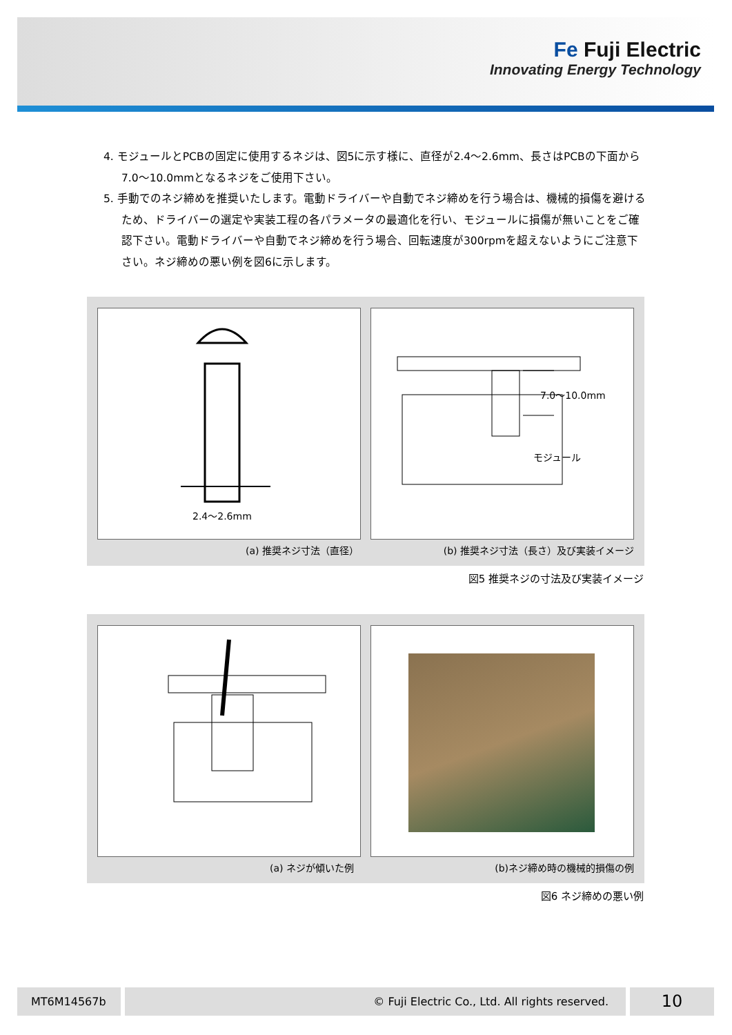Fe Fuji Electric
Innovating Energy Technology
4. モジュールとPCBの固定に使用するネジは、図5に示す様に、直径が2.4～2.6mm、長さはPCBの下面から7.0～10.0mmとなるネジをご使用下さい。
5. 手動でのネジ締めを推奨いたします。電動ドライバーや自動でネジ締めを行う場合は、機械的損傷を避けるため、ドライバーの選定や実装工程の各パラメータの最適化を行い、モジュールに損傷が無いことをご確認下さい。電動ドライバーや自動でネジ締めを行う場合、回転速度が300rpmを超えないようにご注意下さい。ネジ締めの悪い例を図6に示します。
2.4～2.6mm
7.0～10.0mm
モジュール
(a) 推奨ネジ寸法（直径）
(b) 推奨ネジ寸法（長さ）及び実装イメージ
図5 推奨ネジの寸法及び実装イメージ
(a) ネジが傾いた例 (b)ネジ締め時の機械的損傷の例
図6 ネジ締めの悪い例
MT6M14567b © Fuji Electric Co., Ltd. All rights reserved. 10